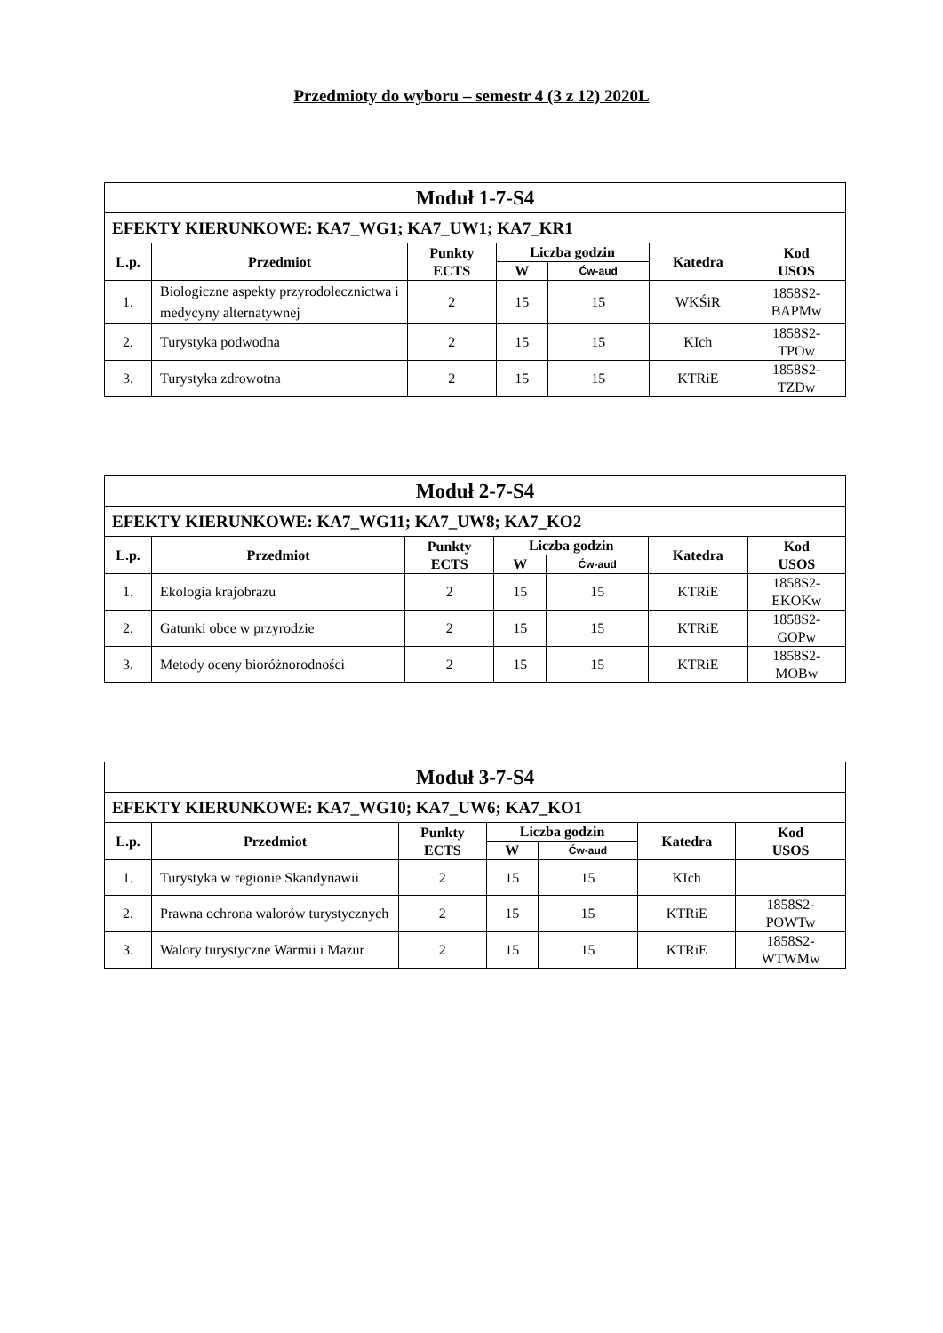Przedmioty do wyboru – semestr 4 (3 z 12) 2020L
| Moduł 1-7-S4 | | | | | | |
| --- | --- | --- | --- | --- | --- | --- |
| EFEKTY KIERUNKOWE: KA7_WG1; KA7_UW1; KA7_KR1 | | | | | | |
| L.p. | Przedmiot | Punkty ECTS | Liczba godzin | | Katedra | Kod USOS |
| | | | W | Ćw-aud | | |
| 1. | Biologiczne aspekty przyrodolecznictwa i medycyny alternatywnej | 2 | 15 | 15 | WKŚiR | 1858S2- BAPMw |
| 2. | Turystyka podwodna | 2 | 15 | 15 | KIch | 1858S2- TPOw |
| 3. | Turystyka zdrowotna | 2 | 15 | 15 | KTRiE | 1858S2- TZDw |
| Moduł 2-7-S4 | | | | | | |
| --- | --- | --- | --- | --- | --- | --- |
| EFEKTY KIERUNKOWE: KA7_WG11; KA7_UW8; KA7_KO2 | | | | | | |
| L.p. | Przedmiot | Punkty ECTS | Liczba godzin | | Katedra | Kod USOS |
| | | | W | Ćw-aud | | |
| 1. | Ekologia krajobrazu | 2 | 15 | 15 | KTRiE | 1858S2- EKOKw |
| 2. | Gatunki obce w przyrodzie | 2 | 15 | 15 | KTRiE | 1858S2- GOPw |
| 3. | Metody oceny bioróżnorodności | 2 | 15 | 15 | KTRiE | 1858S2- MOBw |
| Moduł 3-7-S4 | | | | | | |
| --- | --- | --- | --- | --- | --- | --- |
| EFEKTY KIERUNKOWE: KA7_WG10; KA7_UW6; KA7_KO1 | | | | | | |
| L.p. | Przedmiot | Punkty ECTS | Liczba godzin | | Katedra | Kod USOS |
| | | | W | Ćw-aud | | |
| 1. | Turystyka w regionie Skandynawii | 2 | 15 | 15 | KIch | |
| 2. | Prawna ochrona walorów turystycznych | 2 | 15 | 15 | KTRiE | 1858S2- POWTw |
| 3. | Walory turystyczne Warmii i Mazur | 2 | 15 | 15 | KTRiE | 1858S2- WTWMw |